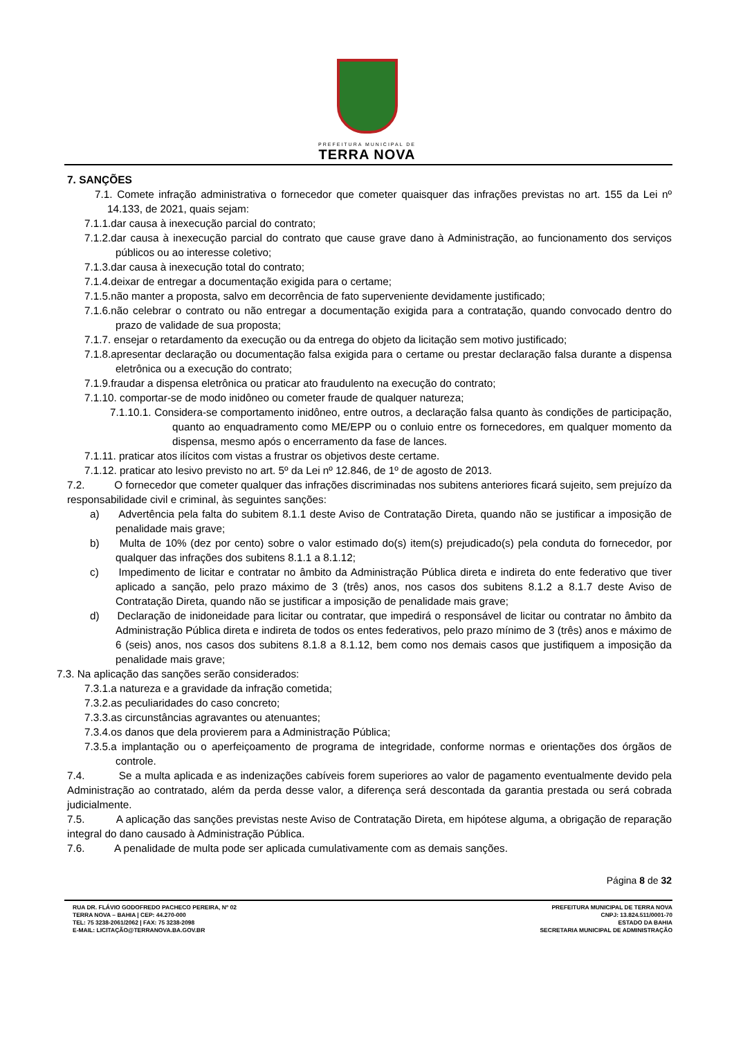PREFEITURA MUNICIPAL DE
TERRA NOVA
7. SANÇÕES
7.1. Comete infração administrativa o fornecedor que cometer quaisquer das infrações previstas no art. 155 da Lei nº 14.133, de 2021, quais sejam:
7.1.1.dar causa à inexecução parcial do contrato;
7.1.2.dar causa à inexecução parcial do contrato que cause grave dano à Administração, ao funcionamento dos serviços públicos ou ao interesse coletivo;
7.1.3.dar causa à inexecução total do contrato;
7.1.4.deixar de entregar a documentação exigida para o certame;
7.1.5.não manter a proposta, salvo em decorrência de fato superveniente devidamente justificado;
7.1.6.não celebrar o contrato ou não entregar a documentação exigida para a contratação, quando convocado dentro do prazo de validade de sua proposta;
7.1.7. ensejar o retardamento da execução ou da entrega do objeto da licitação sem motivo justificado;
7.1.8.apresentar declaração ou documentação falsa exigida para o certame ou prestar declaração falsa durante a dispensa eletrônica ou a execução do contrato;
7.1.9.fraudar a dispensa eletrônica ou praticar ato fraudulento na execução do contrato;
7.1.10. comportar-se de modo inidôneo ou cometer fraude de qualquer natureza;
7.1.10.1. Considera-se comportamento inidôneo, entre outros, a declaração falsa quanto às condições de participação, quanto ao enquadramento como ME/EPP ou o conluio entre os fornecedores, em qualquer momento da dispensa, mesmo após o encerramento da fase de lances.
7.1.11. praticar atos ilícitos com vistas a frustrar os objetivos deste certame.
7.1.12. praticar ato lesivo previsto no art. 5º da Lei nº 12.846, de 1º de agosto de 2013.
7.2. O fornecedor que cometer qualquer das infrações discriminadas nos subitens anteriores ficará sujeito, sem prejuízo da responsabilidade civil e criminal, às seguintes sanções:
a) Advertência pela falta do subitem 8.1.1 deste Aviso de Contratação Direta, quando não se justificar a imposição de penalidade mais grave;
b) Multa de 10% (dez por cento) sobre o valor estimado do(s) item(s) prejudicado(s) pela conduta do fornecedor, por qualquer das infrações dos subitens 8.1.1 a 8.1.12;
c) Impedimento de licitar e contratar no âmbito da Administração Pública direta e indireta do ente federativo que tiver aplicado a sanção, pelo prazo máximo de 3 (três) anos, nos casos dos subitens 8.1.2 a 8.1.7 deste Aviso de Contratação Direta, quando não se justificar a imposição de penalidade mais grave;
d) Declaração de inidoneidade para licitar ou contratar, que impedirá o responsável de licitar ou contratar no âmbito da Administração Pública direta e indireta de todos os entes federativos, pelo prazo mínimo de 3 (três) anos e máximo de 6 (seis) anos, nos casos dos subitens 8.1.8 a 8.1.12, bem como nos demais casos que justifiquem a imposição da penalidade mais grave;
7.3. Na aplicação das sanções serão considerados:
7.3.1.a natureza e a gravidade da infração cometida;
7.3.2.as peculiaridades do caso concreto;
7.3.3.as circunstâncias agravantes ou atenuantes;
7.3.4.os danos que dela provierem para a Administração Pública;
7.3.5.a implantação ou o aperfeiçoamento de programa de integridade, conforme normas e orientações dos órgãos de controle.
7.4. Se a multa aplicada e as indenizações cabíveis forem superiores ao valor de pagamento eventualmente devido pela Administração ao contratado, além da perda desse valor, a diferença será descontada da garantia prestada ou será cobrada judicialmente.
7.5. A aplicação das sanções previstas neste Aviso de Contratação Direta, em hipótese alguma, a obrigação de reparação integral do dano causado à Administração Pública.
7.6. A penalidade de multa pode ser aplicada cumulativamente com as demais sanções.
Página 8 de 32
RUA DR. FLÁVIO GODOFREDO PACHECO PEREIRA, Nº 02
TERRA NOVA – BAHIA | CEP: 44.270-000
TEL: 75 3238-2061/2062 | FAX: 75 3238-2098
E-MAIL: LICITAÇÃO@TERRANOVA.BA.GOV.BR
PREFEITURA MUNICIPAL DE TERRA NOVA
CNPJ: 13.824.511/0001-70
ESTADO DA BAHIA
SECRETARIA MUNICIPAL DE ADMINISTRAÇÃO